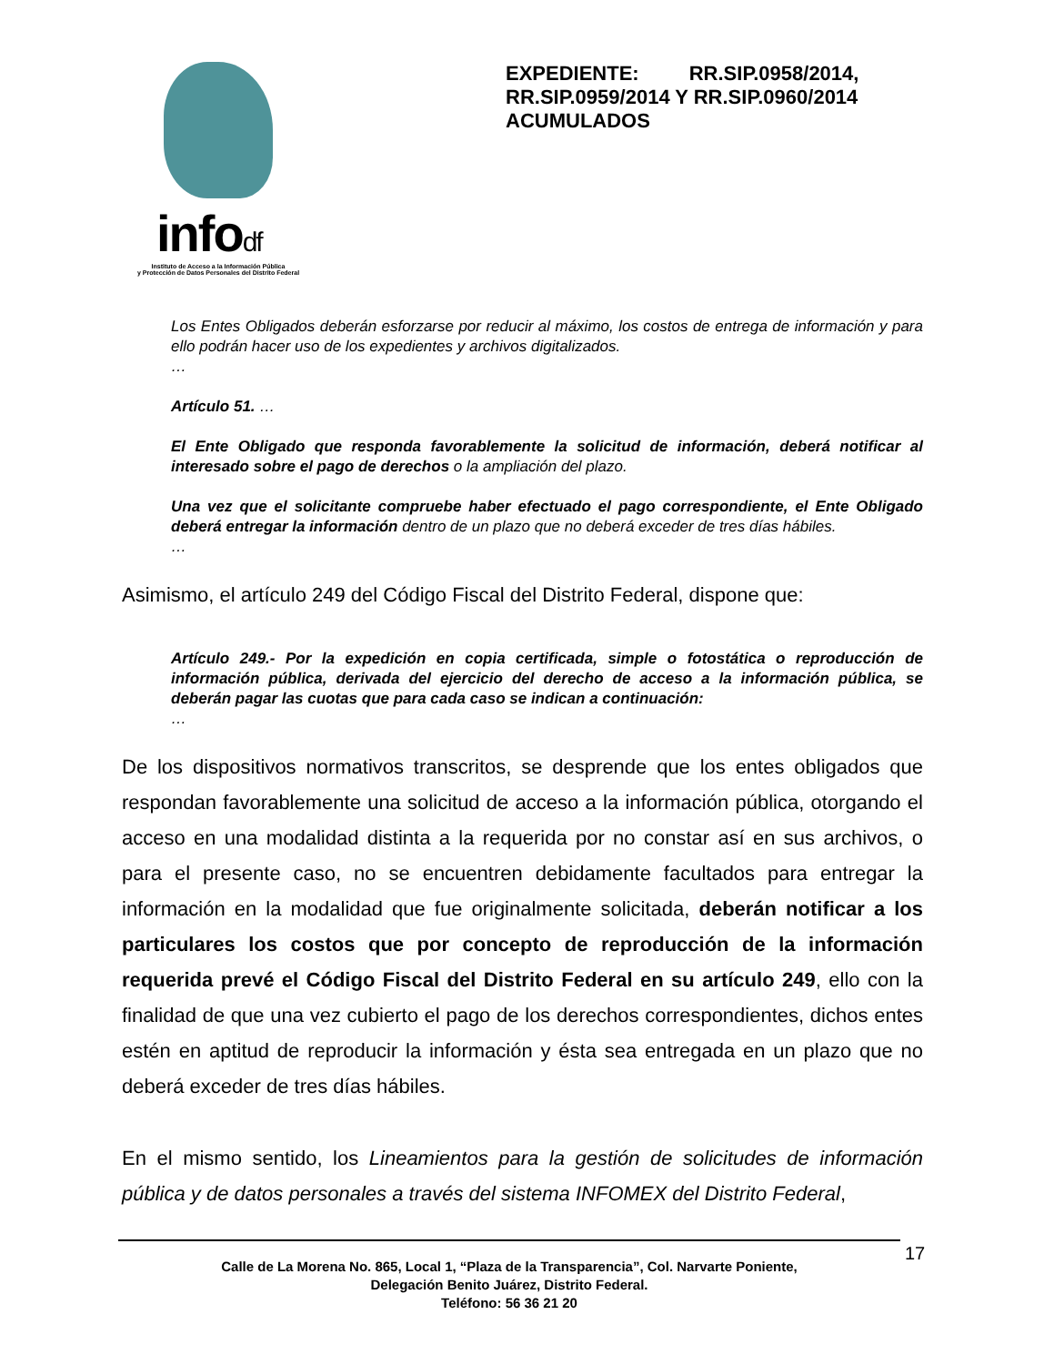infodf
Instituto de Acceso a la Información Pública
y Protección de Datos Personales del Distrito Federal
EXPEDIENTE: RR.SIP.0958/2014, RR.SIP.0959/2014 Y RR.SIP.0960/2014 ACUMULADOS
Los Entes Obligados deberán esforzarse por reducir al máximo, los costos de entrega de información y para ello podrán hacer uso de los expedientes y archivos digitalizados.
…
Artículo 51. …
El Ente Obligado que responda favorablemente la solicitud de información, deberá notificar al interesado sobre el pago de derechos o la ampliación del plazo.
Una vez que el solicitante compruebe haber efectuado el pago correspondiente, el Ente Obligado deberá entregar la información dentro de un plazo que no deberá exceder de tres días hábiles.
…
Asimismo, el artículo 249 del Código Fiscal del Distrito Federal, dispone que:
Artículo 249.- Por la expedición en copia certificada, simple o fotostática o reproducción de información pública, derivada del ejercicio del derecho de acceso a la información pública, se deberán pagar las cuotas que para cada caso se indican a continuación:
…
De los dispositivos normativos transcritos, se desprende que los entes obligados que respondan favorablemente una solicitud de acceso a la información pública, otorgando el acceso en una modalidad distinta a la requerida por no constar así en sus archivos, o para el presente caso, no se encuentren debidamente facultados para entregar la información en la modalidad que fue originalmente solicitada, deberán notificar a los particulares los costos que por concepto de reproducción de la información requerida prevé el Código Fiscal del Distrito Federal en su artículo 249, ello con la finalidad de que una vez cubierto el pago de los derechos correspondientes, dichos entes estén en aptitud de reproducir la información y ésta sea entregada en un plazo que no deberá exceder de tres días hábiles.
En el mismo sentido, los Lineamientos para la gestión de solicitudes de información pública y de datos personales a través del sistema INFOMEX del Distrito Federal,
Calle de La Morena No. 865, Local 1, “Plaza de la Transparencia”, Col. Narvarte Poniente,
Delegación Benito Juárez, Distrito Federal.
Teléfono: 56 36 21 20
17